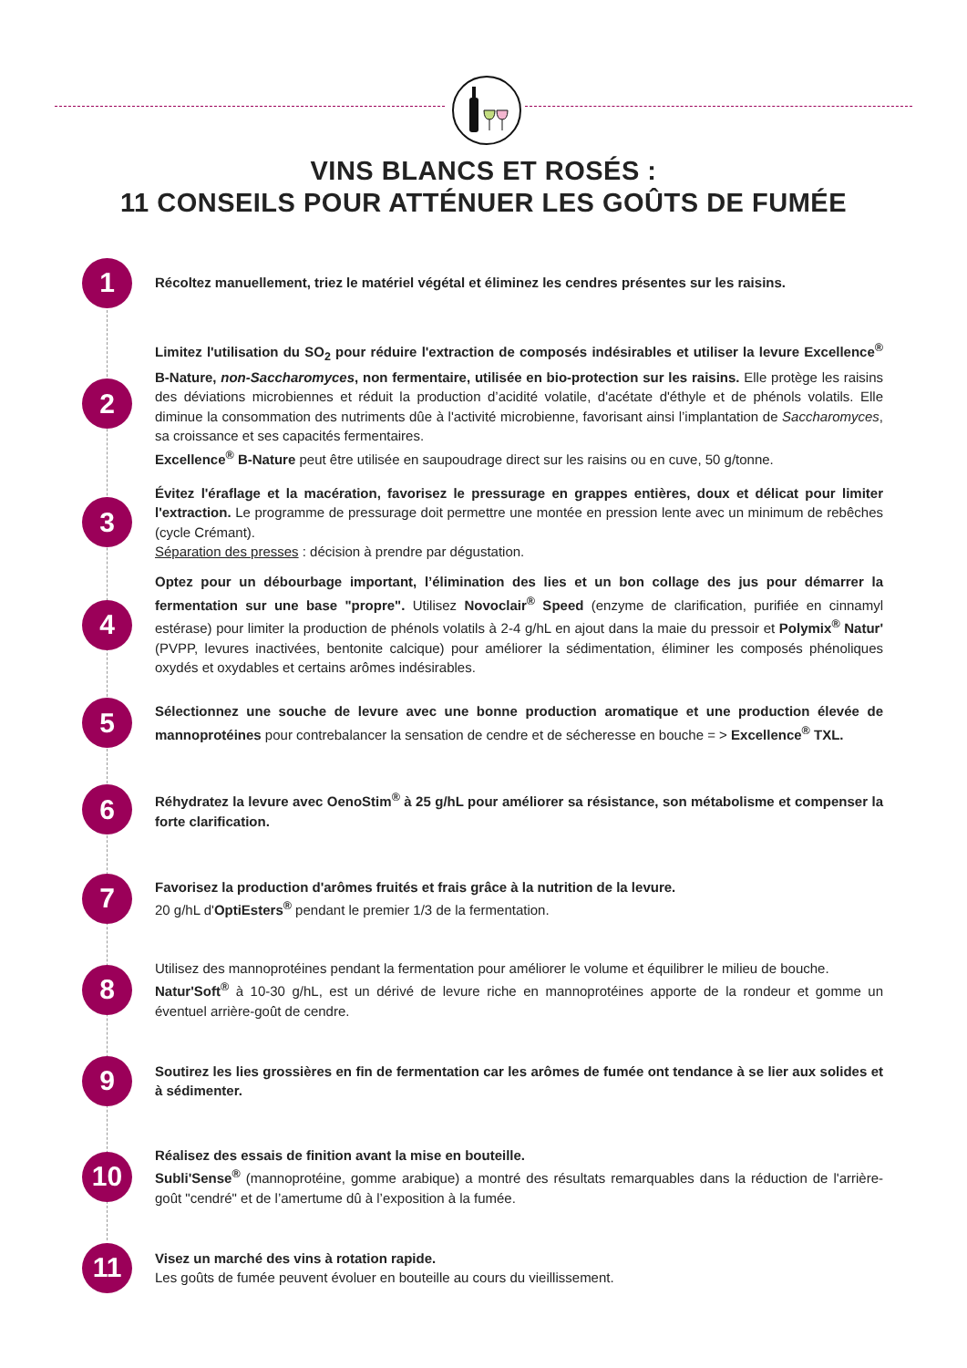VINS BLANCS ET ROSÉS :
11 CONSEILS POUR ATTÉNUER LES GOÛTS DE FUMÉE
1
Récoltez manuellement, triez le matériel végétal et éliminez les cendres présentes sur les raisins.
2
Limitez l'utilisation du SO<sub>2</sub> pour réduire l'extraction de composés indésirables et utiliser la levure Excellence<sup>®</sup> B-Nature, non-Saccharomyces, non fermentaire, utilisée en bio-protection sur les raisins. Elle protège les raisins des déviations microbiennes et réduit la production d’acidité volatile, d'acétate d'éthyle et de phénols volatils. Elle diminue la consommation des nutriments dûe à l'activité microbienne, favorisant ainsi l’implantation de Saccharomyces, sa croissance et ses capacités fermentaires.
Excellence<sup>®</sup> B-Nature peut être utilisée en saupoudrage direct sur les raisins ou en cuve, 50 g/tonne.
3
Évitez l'éraflage et la macération, favorisez le pressurage en grappes entières, doux et délicat pour limiter l'extraction. Le programme de pressurage doit permettre une montée en pression lente avec un minimum de rebêches (cycle Crémant).
Séparation des presses : décision à prendre par dégustation.
4
Optez pour un débourbage important, l’élimination des lies et un bon collage des jus pour démarrer la fermentation sur une base "propre". Utilisez Novoclair<sup>®</sup> Speed (enzyme de clarification, purifiée en cinnamyl estérase) pour limiter la production de phénols volatils à 2-4 g/hL en ajout dans la maie du pressoir et Polymix<sup>®</sup> Natur' (PVPP, levures inactivées, bentonite calcique) pour améliorer la sédimentation, éliminer les composés phénoliques oxydés et oxydables et certains arômes indésirables.
5
Sélectionnez une souche de levure avec une bonne production aromatique et une production élevée de mannoprotéines pour contrebalancer la sensation de cendre et de sécheresse en bouche = > Excellence<sup>®</sup> TXL.
6
Réhydratez la levure avec OenoStim<sup>®</sup> à 25 g/hL pour améliorer sa résistance, son métabolisme et compenser la forte clarification.
7
Favorisez la production d'arômes fruités et frais grâce à la nutrition de la levure.
20 g/hL d'OptiEsters<sup>®</sup> pendant le premier 1/3 de la fermentation.
8
Utilisez des mannoprotéines pendant la fermentation pour améliorer le volume et équilibrer le milieu de bouche.
Natur'Soft<sup>®</sup> à 10-30 g/hL, est un dérivé de levure riche en mannoprotéines apporte de la rondeur et gomme un éventuel arrière-goût de cendre.
9
Soutirez les lies grossières en fin de fermentation car les arômes de fumée ont tendance à se lier aux solides et à sédimenter.
10
Réalisez des essais de finition avant la mise en bouteille.
Subli'Sense<sup>®</sup> (mannoprotéine, gomme arabique) a montré des résultats remarquables dans la réduction de l'arrière-goût "cendré" et de l’amertume dû à l’exposition à la fumée.
11
Visez un marché des vins à rotation rapide.
Les goûts de fumée peuvent évoluer en bouteille au cours du vieillissement.